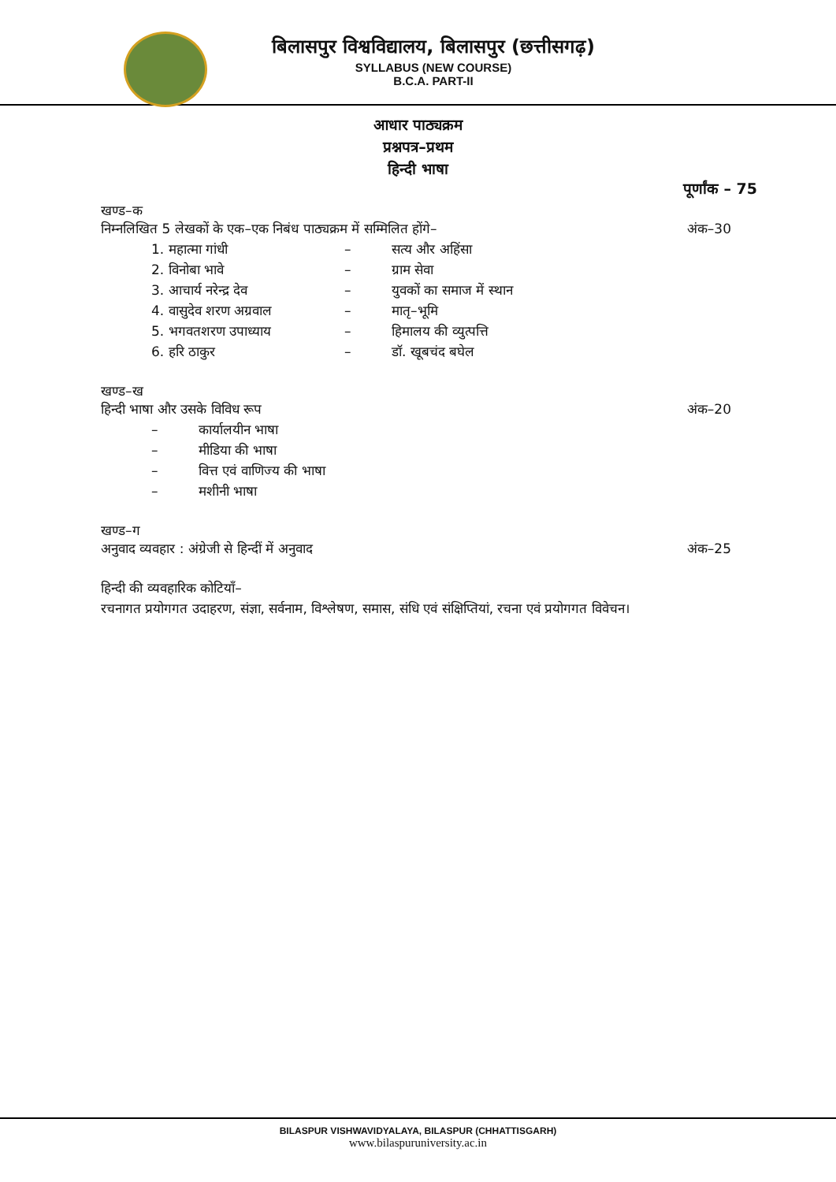बिलासपुर विश्वविद्यालय, बिलासपुर (छत्तीसगढ़)
SYLLABUS (NEW COURSE)
B.C.A. PART-II
आधार पाठ्यक्रम
प्रश्नपत्र–प्रथम
हिन्दी भाषा
पूर्णांक – 75
खण्ड–क
निम्नलिखित 5 लेखकों के एक–एक निबंध पाठ्यक्रम में सम्मिलित होंगे– अंक–30
1. महात्मा गांधी – सत्य और अहिंसा
2. विनोबा भावे – ग्राम सेवा
3. आचार्य नरेन्द्र देव – युवकों का समाज में स्थान
4. वासुदेव शरण अग्रवाल – मातृ–भूमि
5. भगवतशरण उपाध्याय – हिमालय की व्युत्पत्ति
6. हरि ठाकुर – डॉ. खूबचंद बघेल
खण्ड–ख
हिन्दी भाषा और उसके विविध रूप अंक–20
– कार्यालयीन भाषा
– मीडिया की भाषा
– वित्त एवं वाणिज्य की भाषा
– मशीनी भाषा
खण्ड–ग
अनुवाद व्यवहार : अंग्रेजी से हिन्दीं में अनुवाद अंक–25
हिन्दी की व्यवहारिक कोटियाँ–
रचनागत प्रयोगगत उदाहरण, संज्ञा, सर्वनाम, विश्लेषण, समास, संधि एवं संक्षिप्तियां, रचना एवं प्रयोगगत विवेचन।
BILASPUR VISHWAVIDYALAYA, BILASPUR (CHHATTISGARH)
www.bilaspuruniversity.ac.in